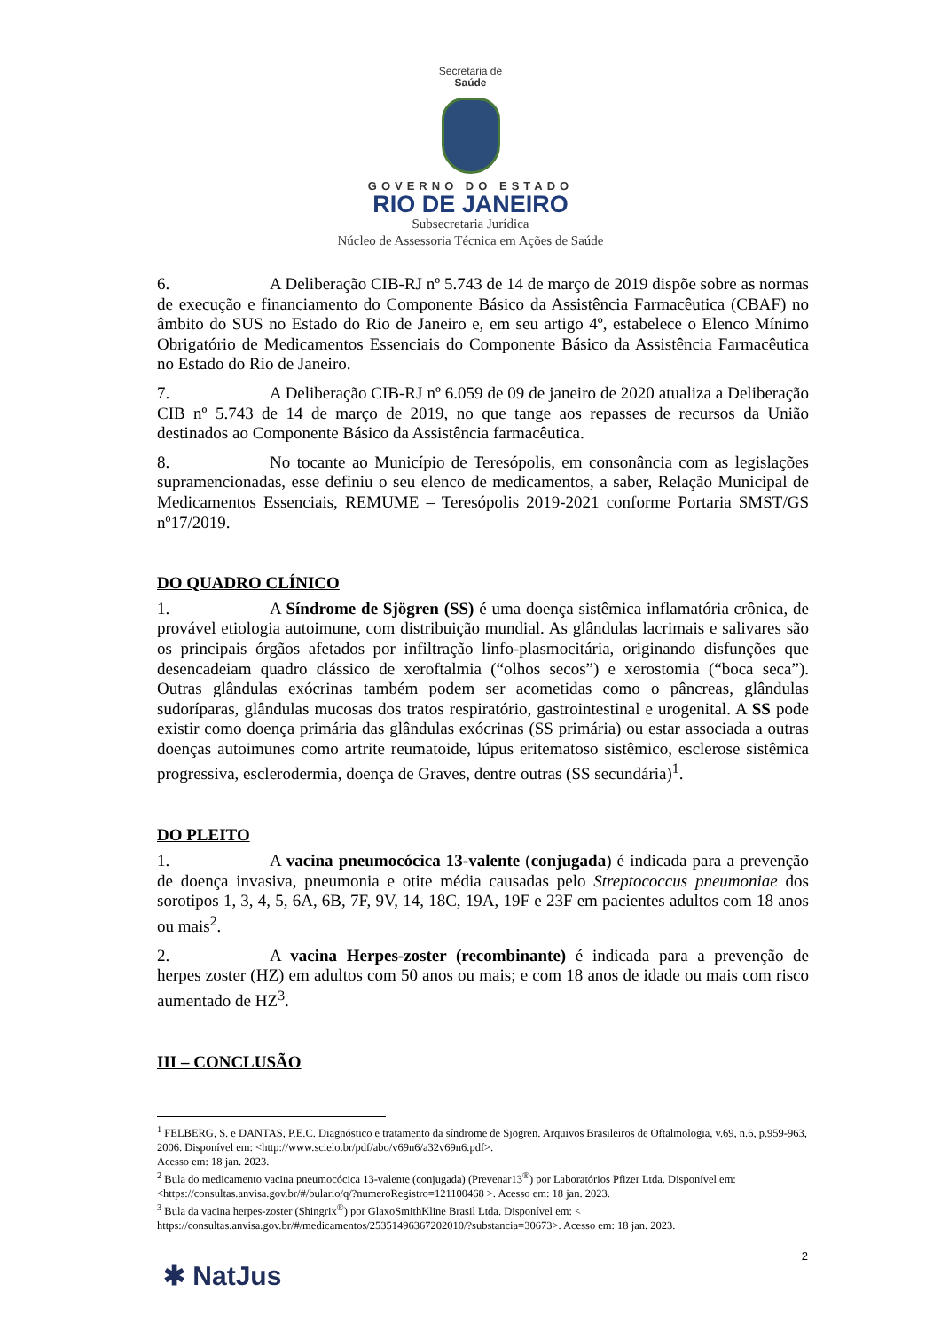Secretaria de
Saúde
GOVERNO DO ESTADO
RIO DE JANEIRO
Subsecretaria Jurídica
Núcleo de Assessoria Técnica em Ações de Saúde
6. A Deliberação CIB-RJ nº 5.743 de 14 de março de 2019 dispõe sobre as normas de execução e financiamento do Componente Básico da Assistência Farmacêutica (CBAF) no âmbito do SUS no Estado do Rio de Janeiro e, em seu artigo 4º, estabelece o Elenco Mínimo Obrigatório de Medicamentos Essenciais do Componente Básico da Assistência Farmacêutica no Estado do Rio de Janeiro.
7. A Deliberação CIB-RJ nº 6.059 de 09 de janeiro de 2020 atualiza a Deliberação CIB nº 5.743 de 14 de março de 2019, no que tange aos repasses de recursos da União destinados ao Componente Básico da Assistência farmacêutica.
8. No tocante ao Município de Teresópolis, em consonância com as legislações supramencionadas, esse definiu o seu elenco de medicamentos, a saber, Relação Municipal de Medicamentos Essenciais, REMUME – Teresópolis 2019-2021 conforme Portaria SMST/GS nº17/2019.
DO QUADRO CLÍNICO
1. A Síndrome de Sjögren (SS) é uma doença sistêmica inflamatória crônica, de provável etiologia autoimune, com distribuição mundial. As glândulas lacrimais e salivares são os principais órgãos afetados por infiltração linfo-plasmocitária, originando disfunções que desencadeiam quadro clássico de xeroftalmia (“olhos secos”) e xerostomia (“boca seca”). Outras glândulas exócrinas também podem ser acometidas como o pâncreas, glândulas sudoríparas, glândulas mucosas dos tratos respiratório, gastrointestinal e urogenital. A SS pode existir como doença primária das glândulas exócrinas (SS primária) ou estar associada a outras doenças autoimunes como artrite reumatoide, lúpus eritematoso sistêmico, esclerose sistêmica progressiva, esclerodermia, doença de Graves, dentre outras (SS secundária)<sup>1</sup>.
DO PLEITO
1. A vacina pneumocócica 13-valente (conjugada) é indicada para a prevenção de doença invasiva, pneumonia e otite média causadas pelo Streptococcus pneumoniae dos sorotipos 1, 3, 4, 5, 6A, 6B, 7F, 9V, 14, 18C, 19A, 19F e 23F em pacientes adultos com 18 anos ou mais<sup>2</sup>.
2. A vacina Herpes-zoster (recombinante) é indicada para a prevenção de herpes zoster (HZ) em adultos com 50 anos ou mais; e com 18 anos de idade ou mais com risco aumentado de HZ<sup>3</sup>.
III – CONCLUSÃO
<sup>1</sup> FELBERG, S. e DANTAS, P.E.C. Diagnóstico e tratamento da síndrome de Sjögren. Arquivos Brasileiros de Oftalmologia, v.69, n.6, p.959-963, 2006. Disponível em: <http://www.scielo.br/pdf/abo/v69n6/a32v69n6.pdf>.
Acesso em: 18 jan. 2023.
<sup>2</sup> Bula do medicamento vacina pneumocócica 13-valente (conjugada) (Prevenar13<sup>®</sup>) por Laboratórios Pfizer Ltda. Disponível em: <https://consultas.anvisa.gov.br/#/bulario/q/?numeroRegistro=121100468 >. Acesso em: 18 jan. 2023.
<sup>3</sup> Bula da vacina herpes-zoster (Shingrix<sup>®</sup>) por GlaxoSmithKline Brasil Ltda. Disponível em: < https://consultas.anvisa.gov.br/#/medicamentos/25351496367202010/?substancia=30673>. Acesso em: 18 jan. 2023.
2
✱ NatJus